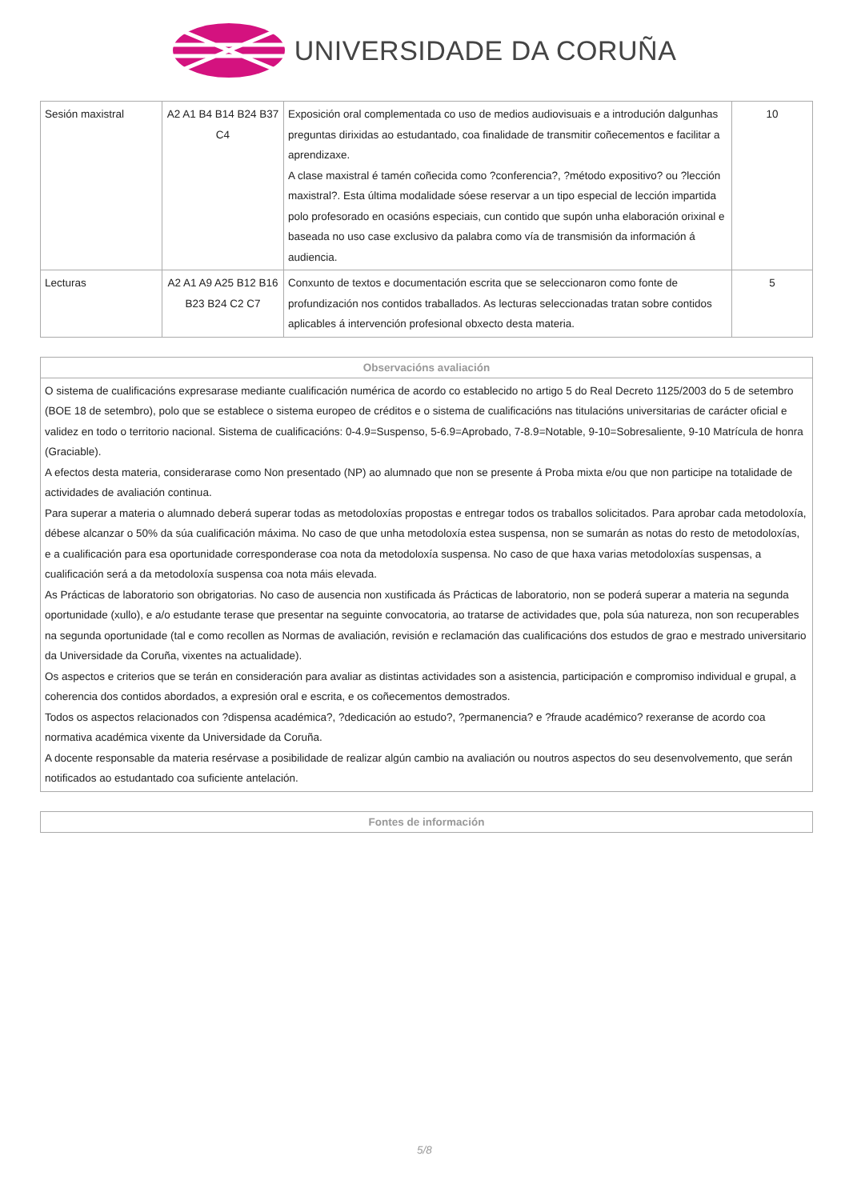UNIVERSIDADE DA CORUÑA
| Sesión maxistral | A2 A1 B4 B14 B24 B37 C4 | Exposición oral complementada co uso de medios audiovisuais e a introdución dalgunhas preguntas dirixidas ao estudantado, coa finalidade de transmitir coñecementos e facilitar a aprendizaxe. A clase maxistral é tamén coñecida como ?conferencia?, ?método expositivo? ou ?lección maxistral?. Esta última modalidade sóese reservar a un tipo especial de lección impartida polo profesorado en ocasións especiais, cun contido que supón unha elaboración orixinal e baseada no uso case exclusivo da palabra como vía de transmisión da información á audiencia. | 10 |
| Lecturas | A2 A1 A9 A25 B12 B16 B23 B24 C2 C7 | Conxunto de textos e documentación escrita que se seleccionaron como fonte de profundización nos contidos traballados. As lecturas seleccionadas tratan sobre contidos aplicables á intervención profesional obxecto desta materia. | 5 |
| Observacións avaliación |
| --- |
| O sistema de cualificacións expresarase mediante cualificación numérica de acordo co establecido no artigo 5 do Real Decreto 1125/2003 do 5 de setembro (BOE 18 de setembro), polo que se establece o sistema europeo de créditos e o sistema de cualificacións nas titulacións universitarias de carácter oficial e validez en todo o territorio nacional. Sistema de cualificacións: 0-4.9=Suspenso, 5-6.9=Aprobado, 7-8.9=Notable, 9-10=Sobresaliente, 9-10 Matrícula de honra (Graciable). A efectos desta materia, considerarase como Non presentado (NP) ao alumnado que non se presente á Proba mixta e/ou que non participe na totalidade de actividades de avaliación continua. Para superar a materia o alumnado deberá superar todas as metodoloxías propostas e entregar todos os traballos solicitados. Para aprobar cada metodoloxía, débese alcanzar o 50% da súa cualificación máxima. No caso de que unha metodoloxía estea suspensa, non se sumarán as notas do resto de metodoloxías, e a cualificación para esa oportunidade corresponderase coa nota da metodoloxía suspensa. No caso de que haxa varias metodoloxías suspensas, a cualificación será a da metodoloxía suspensa coa nota máis elevada. As Prácticas de laboratorio son obrigatorias. No caso de ausencia non xustificada ás Prácticas de laboratorio, non se poderá superar a materia na segunda oportunidade (xullo), e a/o estudante terase que presentar na seguinte convocatoria, ao tratarse de actividades que, pola súa natureza, non son recuperables na segunda oportunidade (tal e como recollen as Normas de avaliación, revisión e reclamación das cualificacións dos estudos de grao e mestrado universitario da Universidade da Coruña, vixentes na actualidade). Os aspectos e criterios que se terán en consideración para avaliar as distintas actividades son a asistencia, participación e compromiso individual e grupal, a coherencia dos contidos abordados, a expresión oral e escrita, e os coñecementos demostrados. Todos os aspectos relacionados con ?dispensa académica?, ?dedicación ao estudo?, ?permanencia? e ?fraude académico? rexeranse de acordo coa normativa académica vixente da Universidade da Coruña. A docente responsable da materia resérvase a posibilidade de realizar algún cambio na avaliación ou noutros aspectos do seu desenvolvemento, que serán notificados ao estudantado coa suficiente antelación. |
| Fontes de información |
| --- |
5/8